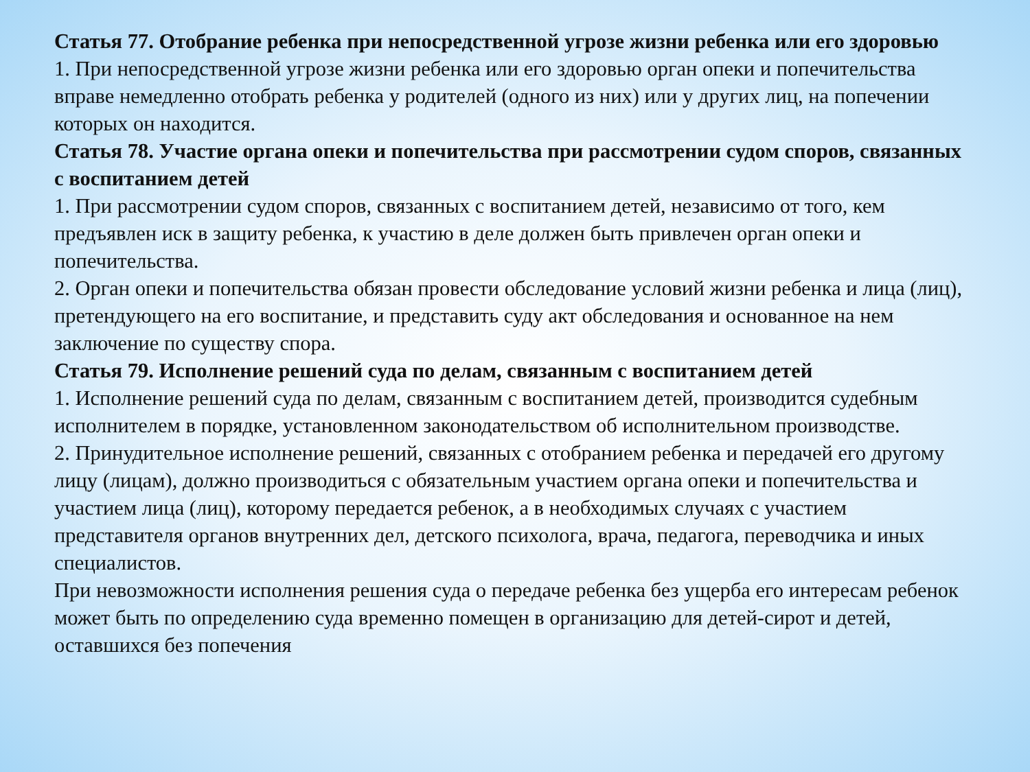Статья 77. Отобрание ребенка при непосредственной угрозе жизни ребенка или его здоровью
1. При непосредственной угрозе жизни ребенка или его здоровью орган опеки и попечительства вправе немедленно отобрать ребенка у родителей (одного из них) или у других лиц, на попечении которых он находится.
Статья 78. Участие органа опеки и попечительства при рассмотрении судом споров, связанных с воспитанием детей
1. При рассмотрении судом споров, связанных с воспитанием детей, независимо от того, кем предъявлен иск в защиту ребенка, к участию в деле должен быть привлечен орган опеки и попечительства.
2. Орган опеки и попечительства обязан провести обследование условий жизни ребенка и лица (лиц), претендующего на его воспитание, и представить суду акт обследования и основанное на нем заключение по существу спора.
Статья 79. Исполнение решений суда по делам, связанным с воспитанием детей
1. Исполнение решений суда по делам, связанным с воспитанием детей, производится судебным исполнителем в порядке, установленном законодательством об исполнительном производстве.
2. Принудительное исполнение решений, связанных с отобранием ребенка и передачей его другому лицу (лицам), должно производиться с обязательным участием органа опеки и попечительства и участием лица (лиц), которому передается ребенок, а в необходимых случаях с участием представителя органов внутренних дел, детского психолога, врача, педагога, переводчика и иных специалистов.
При невозможности исполнения решения суда о передаче ребенка без ущерба его интересам ребенок может быть по определению суда временно помещен в организацию для детей-сирот и детей, оставшихся без попечения